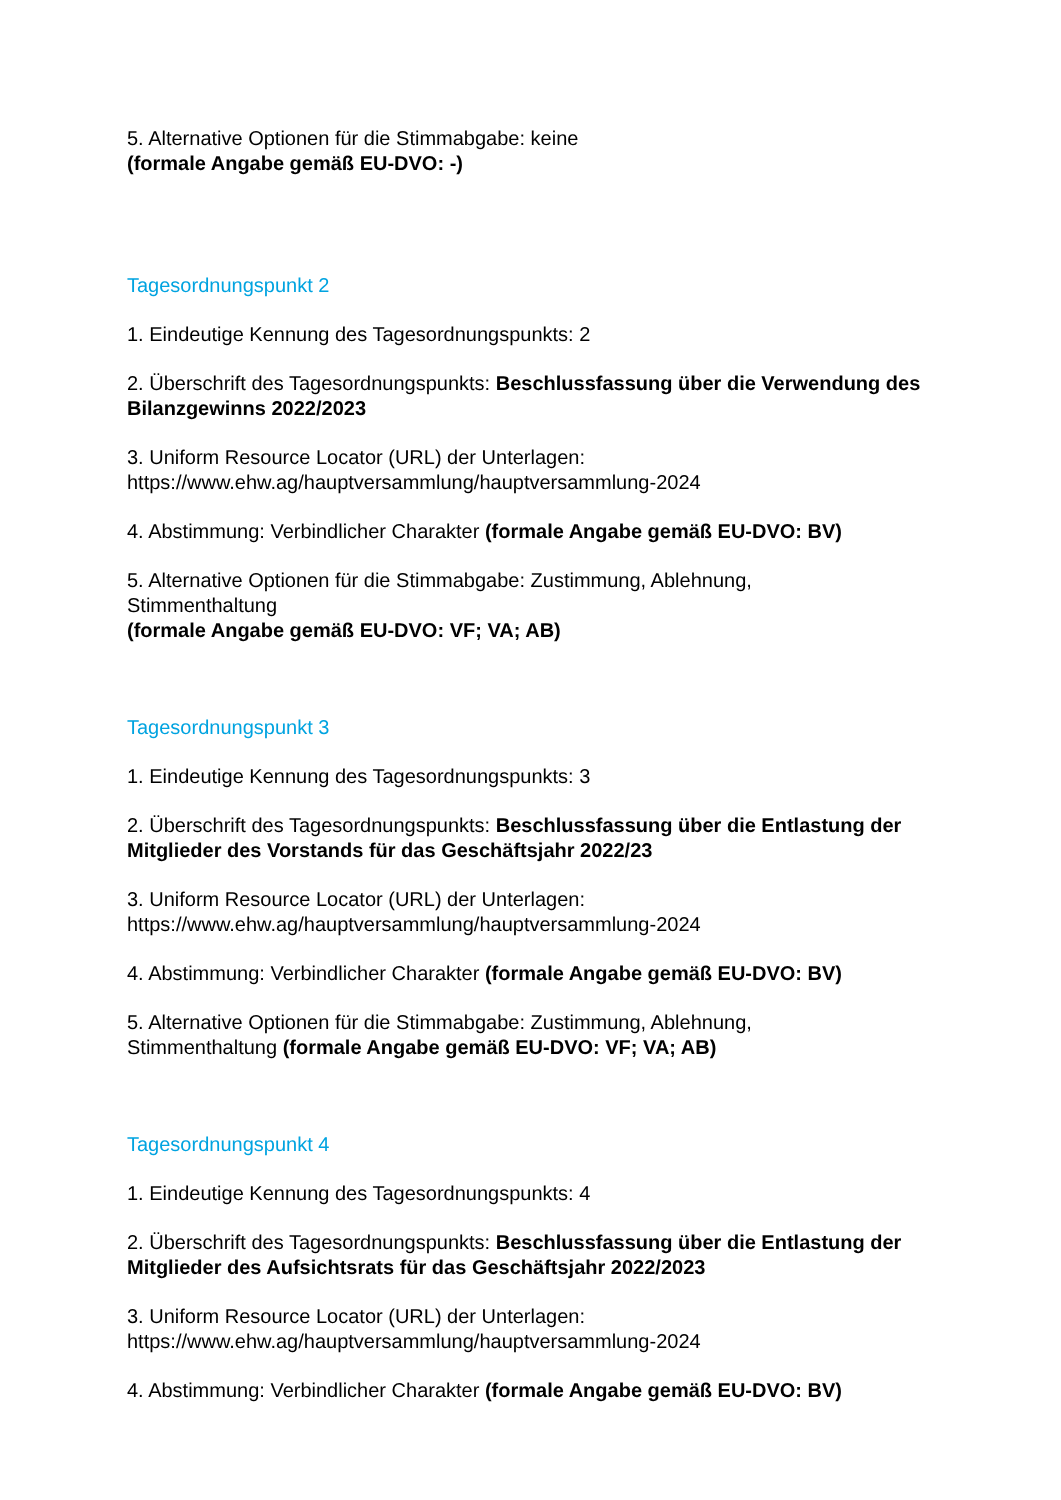5. Alternative Optionen für die Stimmabgabe: keine
(formale Angabe gemäß EU-DVO: -)
Tagesordnungspunkt 2
1. Eindeutige Kennung des Tagesordnungspunkts: 2
2. Überschrift des Tagesordnungspunkts: Beschlussfassung über die Verwendung des Bilanzgewinns 2022/2023
3. Uniform Resource Locator (URL) der Unterlagen:
https://www.ehw.ag/hauptversammlung/hauptversammlung-2024
4. Abstimmung: Verbindlicher Charakter (formale Angabe gemäß EU-DVO: BV)
5. Alternative Optionen für die Stimmabgabe: Zustimmung, Ablehnung,
Stimmenthaltung
(formale Angabe gemäß EU-DVO: VF; VA; AB)
Tagesordnungspunkt 3
1. Eindeutige Kennung des Tagesordnungspunkts: 3
2. Überschrift des Tagesordnungspunkts: Beschlussfassung über die Entlastung der Mitglieder des Vorstands für das Geschäftsjahr 2022/23
3. Uniform Resource Locator (URL) der Unterlagen:
https://www.ehw.ag/hauptversammlung/hauptversammlung-2024
4. Abstimmung: Verbindlicher Charakter (formale Angabe gemäß EU-DVO: BV)
5. Alternative Optionen für die Stimmabgabe: Zustimmung, Ablehnung,
Stimmenthaltung (formale Angabe gemäß EU-DVO: VF; VA; AB)
Tagesordnungspunkt 4
1. Eindeutige Kennung des Tagesordnungspunkts: 4
2. Überschrift des Tagesordnungspunkts: Beschlussfassung über die Entlastung der Mitglieder des Aufsichtsrats für das Geschäftsjahr 2022/2023
3. Uniform Resource Locator (URL) der Unterlagen:
https://www.ehw.ag/hauptversammlung/hauptversammlung-2024
4. Abstimmung: Verbindlicher Charakter (formale Angabe gemäß EU-DVO: BV)